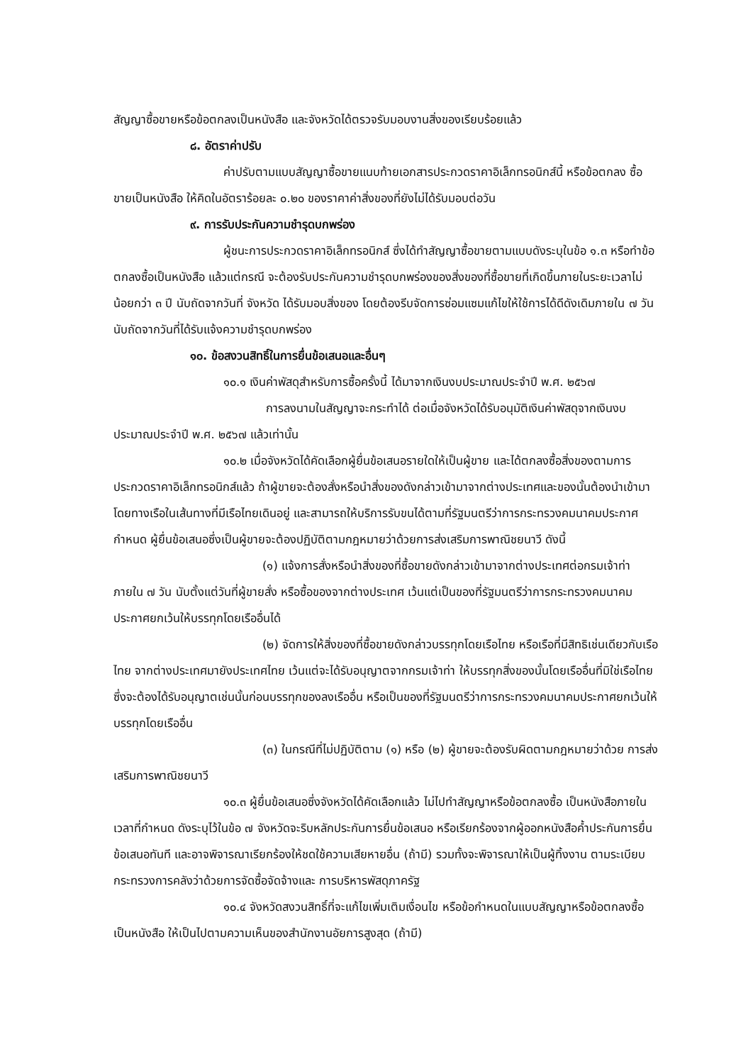สัญญาซื้อขายหรือข้อตกลงเป็นหนังสือ และจังหวัดได้ตรวจรับมอบงานสิ่งของเรียบร้อยแล้ว
๘. อัตราค่าปรับ
ค่าปรับตามแบบสัญญาซื้อขายแนบท้ายเอกสารประกวดราคาอิเล็กทรอนิกส์นี้ หรือข้อตกลง ซื้อขายเป็นหนังสือ ให้คิดในอัตราร้อยละ ๐.๒๐ ของราคาค่าสิ่งของที่ยังไม่ได้รับมอบต่อวัน
๙. การรับประกันความชำรุดบกพร่อง
ผู้ชนะการประกวดราคาอิเล็กทรอนิกส์ ซึ่งได้ทำสัญญาซื้อขายตามแบบดังระบุในข้อ ๑.๓ หรือทำข้อตกลงซื้อเป็นหนังสือ แล้วแต่กรณี จะต้องรับประกันความชำรุดบกพร่องของสิ่งของที่ซื้อขายที่เกิดขึ้นภายในระยะเวลาไม่น้อยกว่า ๓ ปี นับถัดจากวันที่ จังหวัด ได้รับมอบสิ่งของ โดยต้องรีบจัดการซ่อมแซมแก้ไขให้ใช้การได้ดีดังเดิมภายใน ๗ วัน นับถัดจากวันที่ได้รับแจ้งความชำรุดบกพร่อง
๑๐. ข้อสงวนสิทธิ์ในการยื่นข้อเสนอและอื่นๆ
๑๐.๑ เงินค่าพัสดุสำหรับการซื้อครั้งนี้ ได้มาจากเงินงบประมาณประจำปี พ.ศ. ๒๕๖๗
การลงนามในสัญญาจะกระทำได้ ต่อเมื่อจังหวัดได้รับอนุมัติเงินค่าพัสดุจากเงินงบประมาณประจำปี พ.ศ. ๒๕๖๗ แล้วเท่านั้น
๑๐.๒ เมื่อจังหวัดได้คัดเลือกผู้ยื่นข้อเสนอรายใดให้เป็นผู้ขาย และได้ตกลงซื้อสิ่งของตามการประกวดราคาอิเล็กทรอนิกส์แล้ว ถ้าผู้ขายจะต้องสั่งหรือนำสิ่งของดังกล่าวเข้ามาจากต่างประเทศและของนั้นต้องนำเข้ามาโดยทางเรือในเส้นทางที่มีเรือไทยเดินอยู่ และสามารถให้บริการรับขนได้ตามที่รัฐมนตรีว่าการกระทรวงคมนาคมประกาศกำหนด ผู้ยื่นข้อเสนอซึ่งเป็นผู้ขายจะต้องปฏิบัติตามกฎหมายว่าด้วยการส่งเสริมการพาณิชยนาวี ดังนี้
(๑) แจ้งการสั่งหรือนำสิ่งของที่ซื้อขายดังกล่าวเข้ามาจากต่างประเทศต่อกรมเจ้าท่า ภายใน ๗ วัน นับตั้งแต่วันที่ผู้ขายสั่ง หรือซื้อของจากต่างประเทศ เว้นแต่เป็นของที่รัฐมนตรีว่าการกระทรวงคมนาคมประกาศยกเว้นให้บรรทุกโดยเรืออื่นได้
(๒) จัดการให้สิ่งของที่ซื้อขายดังกล่าวบรรทุกโดยเรือไทย หรือเรือที่มีสิทธิเช่นเดียวกับเรือไทย จากต่างประเทศมายังประเทศไทย เว้นแต่จะได้รับอนุญาตจากกรมเจ้าท่า ให้บรรทุกสิ่งของนั้นโดยเรืออื่นที่มิใช่เรือไทย ซึ่งจะต้องได้รับอนุญาตเช่นนั้นก่อนบรรทุกของลงเรืออื่น หรือเป็นของที่รัฐมนตรีว่าการกระทรวงคมนาคมประกาศยกเว้นให้บรรทุกโดยเรืออื่น
(๓) ในกรณีที่ไม่ปฏิบัติตาม (๑) หรือ (๒) ผู้ขายจะต้องรับผิดตามกฎหมายว่าด้วย การส่งเสริมการพาณิชยนาวี
๑๐.๓ ผู้ยื่นข้อเสนอซึ่งจังหวัดได้คัดเลือกแล้ว ไม่ไปทำสัญญาหรือข้อตกลงซื้อ เป็นหนังสือภายในเวลาที่กำหนด ดังระบุไว้ในข้อ ๗ จังหวัดจะริบหลักประกันการยื่นข้อเสนอ หรือเรียกร้องจากผู้ออกหนังสือค้ำประกันการยื่นข้อเสนอทันที และอาจพิจารณาเรียกร้องให้ชดใช้ความเสียหายอื่น (ถ้ามี) รวมทั้งจะพิจารณาให้เป็นผู้ทิ้งงาน ตามระเบียบกระทรวงการคลังว่าด้วยการจัดซื้อจัดจ้างและ การบริหารพัสดุภาครัฐ
๑๐.๔ จังหวัดสงวนสิทธิ์ที่จะแก้ไขเพิ่มเติมเงื่อนไข หรือข้อกำหนดในแบบสัญญาหรือข้อตกลงซื้อเป็นหนังสือ ให้เป็นไปตามความเห็นของสำนักงานอัยการสูงสุด (ถ้ามี)